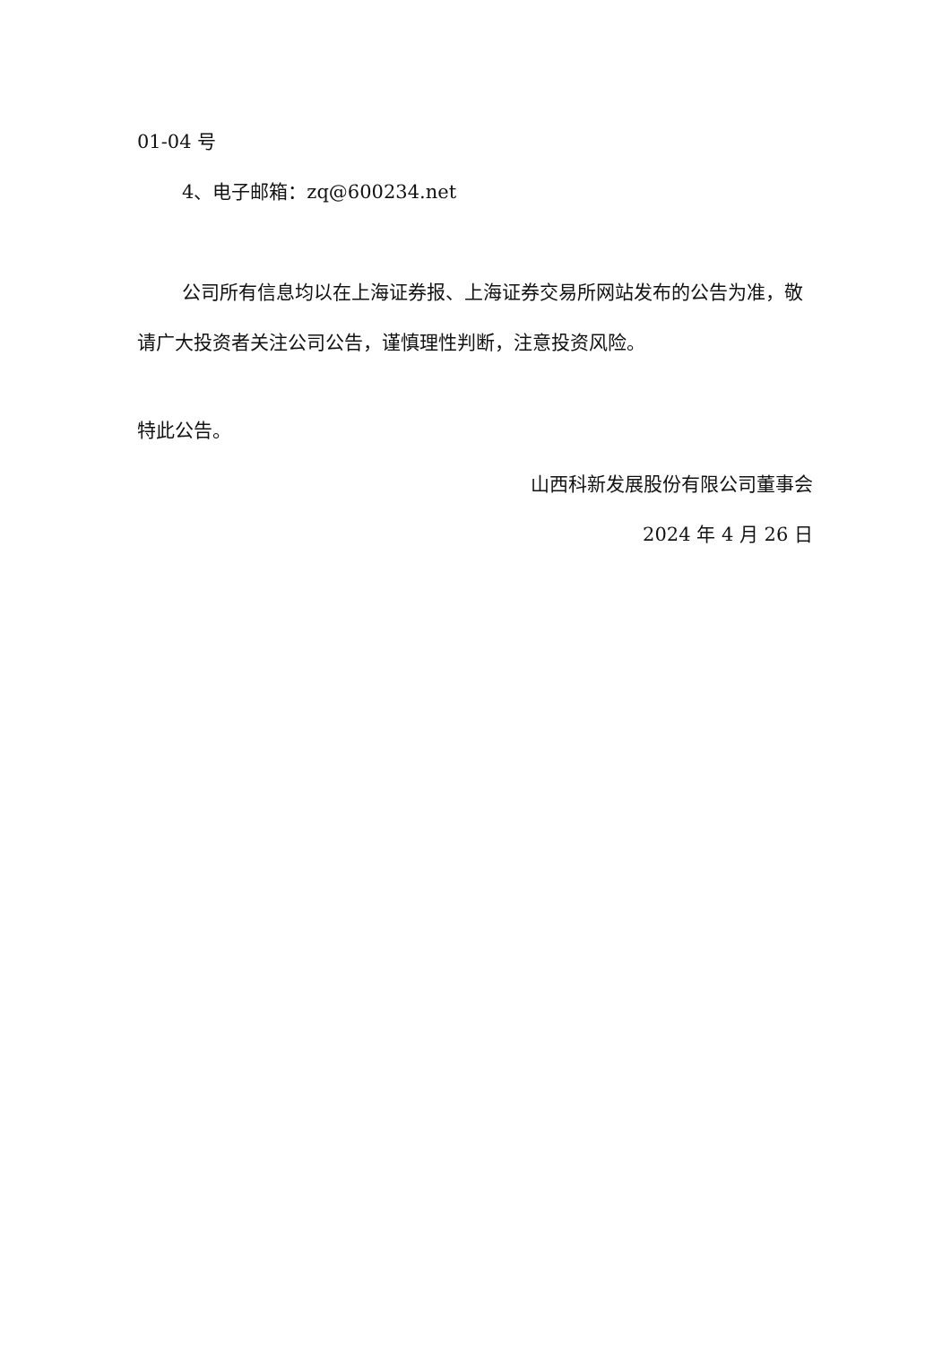01-04 号
4、电子邮箱：zq@600234.net
公司所有信息均以在上海证券报、上海证券交易所网站发布的公告为准，敬请广大投资者关注公司公告，谨慎理性判断，注意投资风险。
特此公告。
山西科新发展股份有限公司董事会
2024 年 4 月 26 日